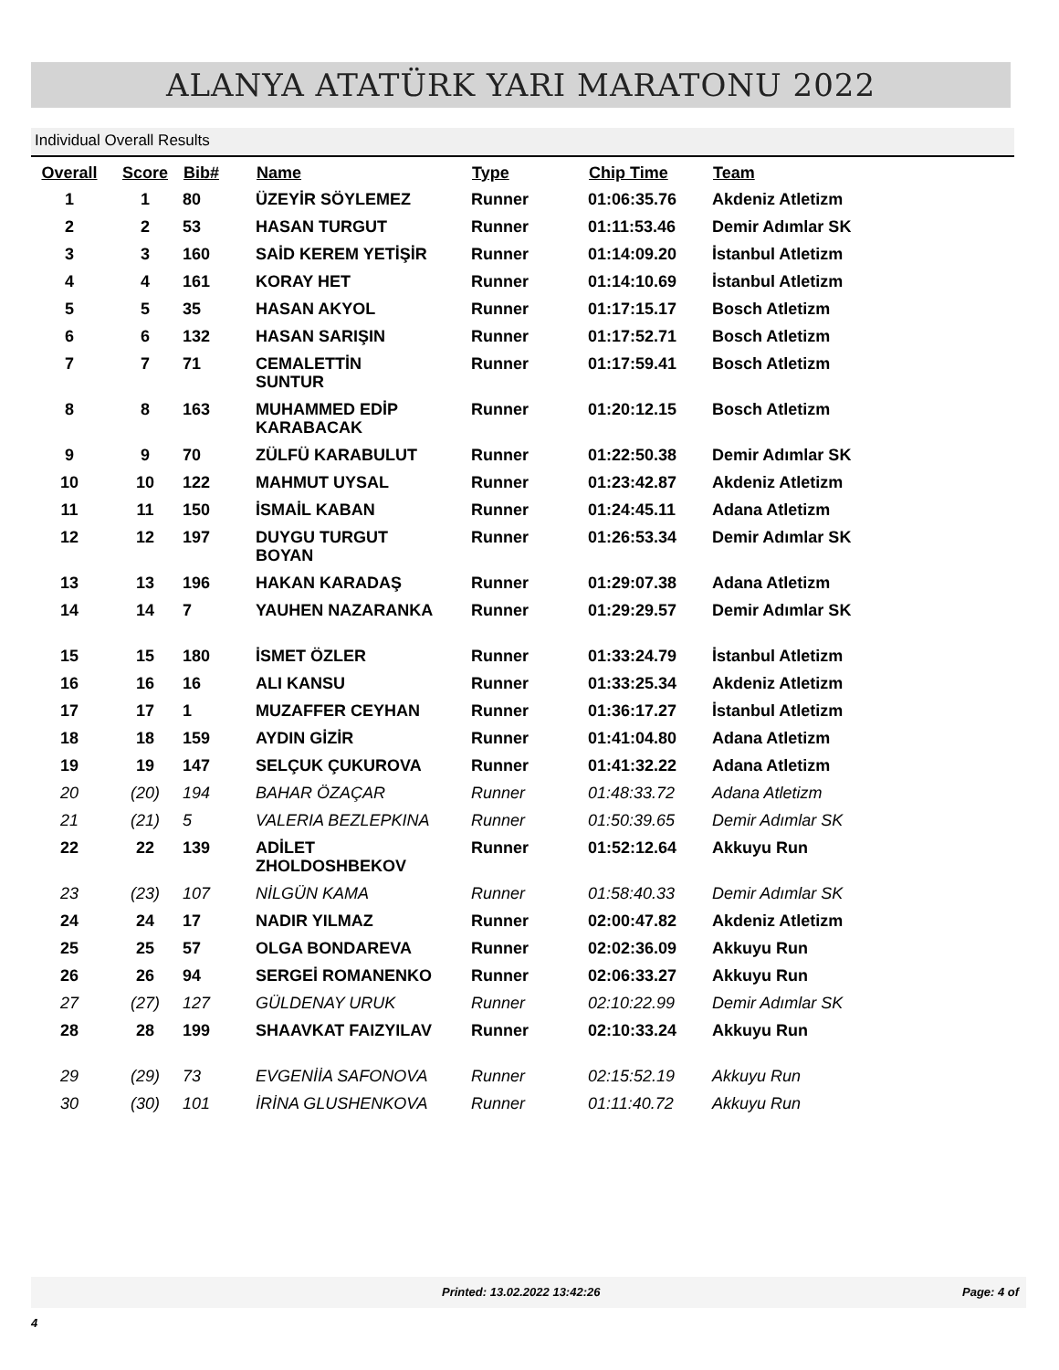ALANYA ATATÜRK YARI MARATONU 2022
Individual Overall Results
| Overall | Score | Bib# | Name | Type | Chip Time | Team |
| --- | --- | --- | --- | --- | --- | --- |
| 1 | 1 | 80 | ÜZEYİR SÖYLEMEZ | Runner | 01:06:35.76 | Akdeniz Atletizm |
| 2 | 2 | 53 | HASAN TURGUT | Runner | 01:11:53.46 | Demir Adımlar SK |
| 3 | 3 | 160 | SAİD KEREM YETİŞİR | Runner | 01:14:09.20 | İstanbul Atletizm |
| 4 | 4 | 161 | KORAY HET | Runner | 01:14:10.69 | İstanbul Atletizm |
| 5 | 5 | 35 | HASAN AKYOL | Runner | 01:17:15.17 | Bosch Atletizm |
| 6 | 6 | 132 | HASAN SARIŞIN | Runner | 01:17:52.71 | Bosch Atletizm |
| 7 | 7 | 71 | CEMALETTİN SUNTUR | Runner | 01:17:59.41 | Bosch Atletizm |
| 8 | 8 | 163 | MUHAMMED EDİP KARABACAK | Runner | 01:20:12.15 | Bosch Atletizm |
| 9 | 9 | 70 | ZÜLFÜ KARABULUT | Runner | 01:22:50.38 | Demir Adımlar SK |
| 10 | 10 | 122 | MAHMUT UYSAL | Runner | 01:23:42.87 | Akdeniz Atletizm |
| 11 | 11 | 150 | İSMAİL KABAN | Runner | 01:24:45.11 | Adana Atletizm |
| 12 | 12 | 197 | DUYGU TURGUT BOYAN | Runner | 01:26:53.34 | Demir Adımlar SK |
| 13 | 13 | 196 | HAKAN KARADAŞ | Runner | 01:29:07.38 | Adana Atletizm |
| 14 | 14 | 7 | YAUHEN NAZARANKA | Runner | 01:29:29.57 | Demir Adımlar SK |
| 15 | 15 | 180 | İSMET ÖZLER | Runner | 01:33:24.79 | İstanbul Atletizm |
| 16 | 16 | 16 | ALI KANSU | Runner | 01:33:25.34 | Akdeniz Atletizm |
| 17 | 17 | 1 | MUZAFFER CEYHAN | Runner | 01:36:17.27 | İstanbul Atletizm |
| 18 | 18 | 159 | AYDIN GİZİR | Runner | 01:41:04.80 | Adana Atletizm |
| 19 | 19 | 147 | SELÇUK ÇUKUROVA | Runner | 01:41:32.22 | Adana Atletizm |
| 20 | (20) | 194 | BAHAR ÖZAÇAR | Runner | 01:48:33.72 | Adana Atletizm |
| 21 | (21) | 5 | VALERIA BEZLEPKINA | Runner | 01:50:39.65 | Demir Adımlar SK |
| 22 | 22 | 139 | ADİLET ZHOLDOSHBEKOV | Runner | 01:52:12.64 | Akkuyu Run |
| 23 | (23) | 107 | NİLGÜN KAMA | Runner | 01:58:40.33 | Demir Adımlar SK |
| 24 | 24 | 17 | NADIR YILMAZ | Runner | 02:00:47.82 | Akdeniz Atletizm |
| 25 | 25 | 57 | OLGA BONDAREVA | Runner | 02:02:36.09 | Akkuyu Run |
| 26 | 26 | 94 | SERGEİ ROMANENKO | Runner | 02:06:33.27 | Akkuyu Run |
| 27 | (27) | 127 | GÜLDENAY URUK | Runner | 02:10:22.99 | Demir Adımlar SK |
| 28 | 28 | 199 | SHAAVKAT FAIZYILAV | Runner | 02:10:33.24 | Akkuyu Run |
| 29 | (29) | 73 | EVGENİİA SAFONOVA | Runner | 02:15:52.19 | Akkuyu Run |
| 30 | (30) | 101 | İRİNA GLUSHENKOVA | Runner | 01:11:40.72 | Akkuyu Run |
Printed: 13.02.2022 13:42:26 Page: 4 of 4